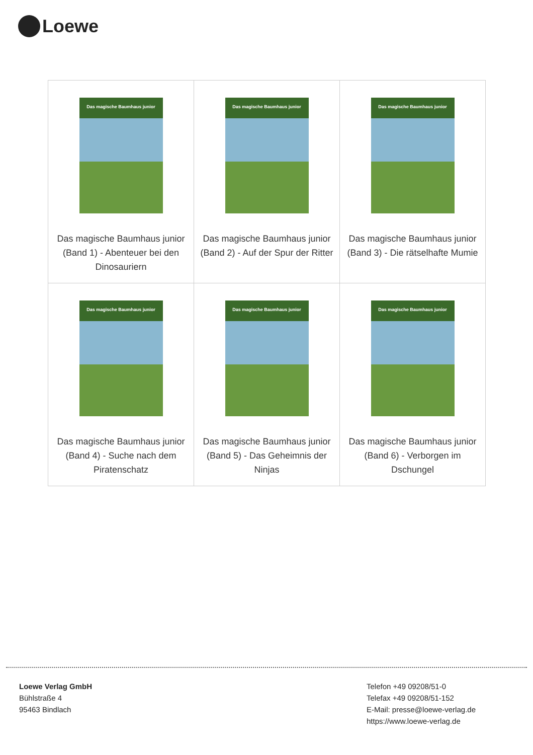Loewe
| Das magische Baumhaus junior Das magische Baumhaus junior (Band 1) - Abenteuer bei den Dinosauriern | Das magische Baumhaus junior Das magische Baumhaus junior (Band 2) - Auf der Spur der Ritter | Das magische Baumhaus junior Das magische Baumhaus junior (Band 3) - Die rätselhafte Mumie |
| Das magische Baumhaus junior Das magische Baumhaus junior (Band 4) - Suche nach dem Piratenschatz | Das magische Baumhaus junior Das magische Baumhaus junior (Band 5) - Das Geheimnis der Ninjas | Das magische Baumhaus junior Das magische Baumhaus junior (Band 6) - Verborgen im Dschungel |
Loewe Verlag GmbH
Bühlstraße 4
95463 Bindlach
Telefon +49 09208/51-0
Telefax +49 09208/51-152
E-Mail: presse@loewe-verlag.de
https://www.loewe-verlag.de